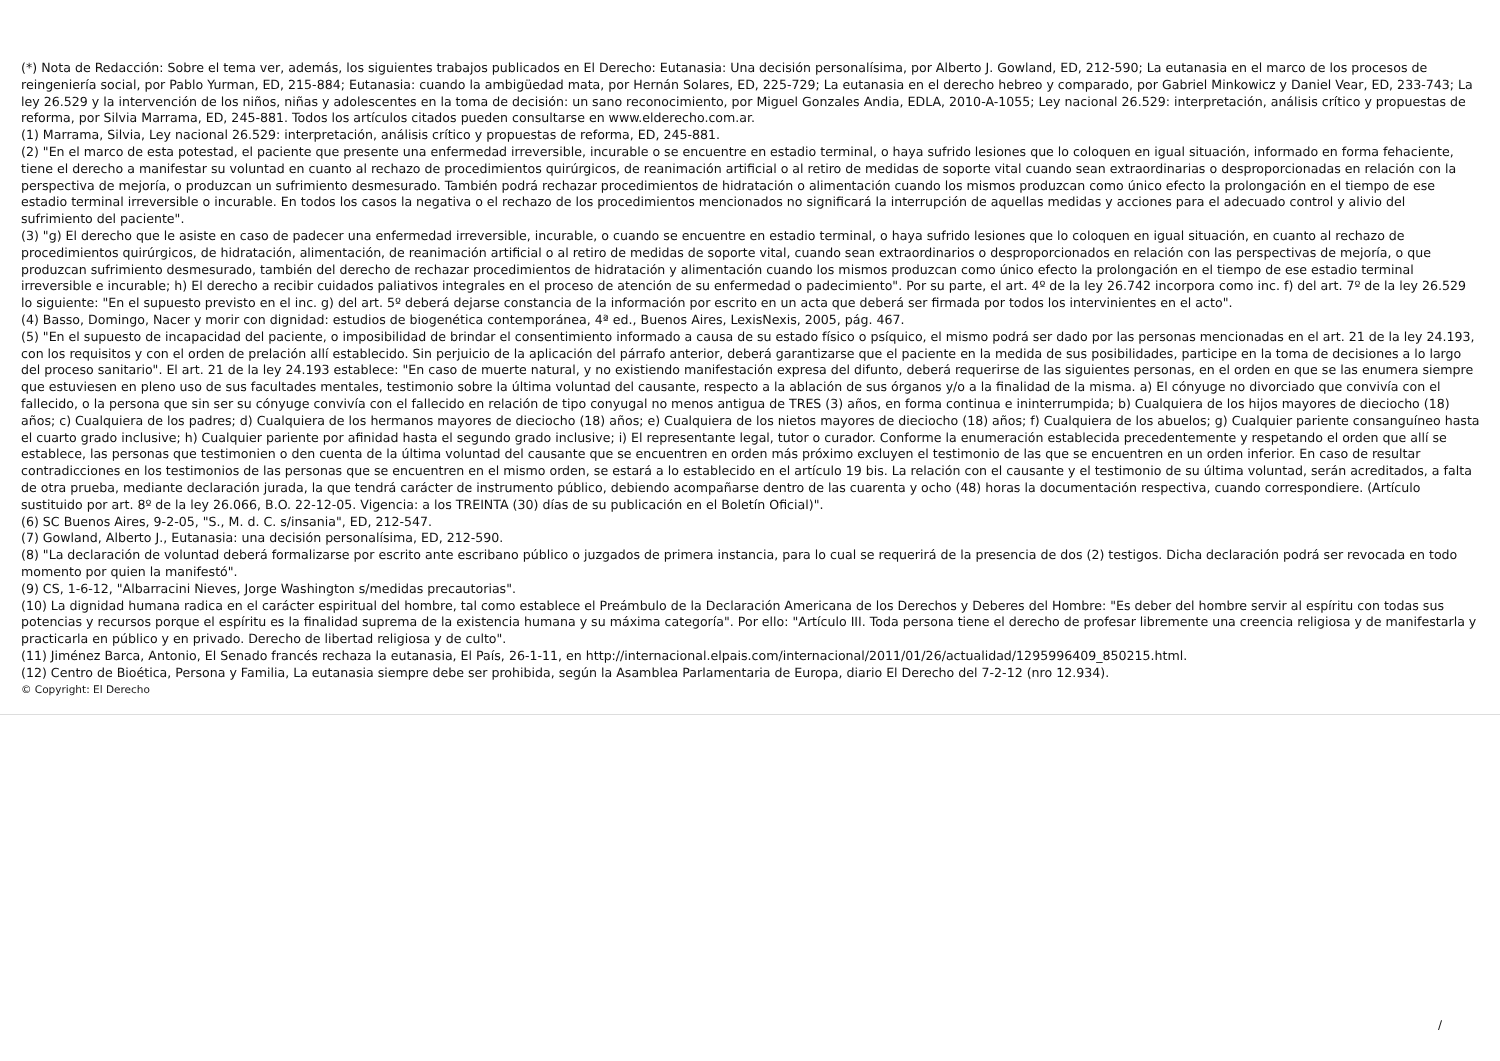(*) Nota de Redacción: Sobre el tema ver, además, los siguientes trabajos publicados en El Derecho: Eutanasia: Una decisión personalísima, por Alberto J. Gowland, ED, 212-590; La eutanasia en el marco de los procesos de reingeniería social, por Pablo Yurman, ED, 215-884; Eutanasia: cuando la ambigüedad mata, por Hernán Solares, ED, 225-729; La eutanasia en el derecho hebreo y comparado, por Gabriel Minkowicz y Daniel Vear, ED, 233-743; La ley 26.529 y la intervención de los niños, niñas y adolescentes en la toma de decisión: un sano reconocimiento, por Miguel Gonzales Andia, EDLA, 2010-A-1055; Ley nacional 26.529: interpretación, análisis crítico y propuestas de reforma, por Silvia Marrama, ED, 245-881. Todos los artículos citados pueden consultarse en www.elderecho.com.ar.
(1) Marrama, Silvia, Ley nacional 26.529: interpretación, análisis crítico y propuestas de reforma, ED, 245-881.
(2) "En el marco de esta potestad, el paciente que presente una enfermedad irreversible, incurable o se encuentre en estadio terminal, o haya sufrido lesiones que lo coloquen en igual situación, informado en forma fehaciente, tiene el derecho a manifestar su voluntad en cuanto al rechazo de procedimientos quirúrgicos, de reanimación artificial o al retiro de medidas de soporte vital cuando sean extraordinarias o desproporcionadas en relación con la perspectiva de mejoría, o produzcan un sufrimiento desmesurado. También podrá rechazar procedimientos de hidratación o alimentación cuando los mismos produzcan como único efecto la prolongación en el tiempo de ese estadio terminal irreversible o incurable. En todos los casos la negativa o el rechazo de los procedimientos mencionados no significará la interrupción de aquellas medidas y acciones para el adecuado control y alivio del sufrimiento del paciente".
(3) "g) El derecho que le asiste en caso de padecer una enfermedad irreversible, incurable, o cuando se encuentre en estadio terminal, o haya sufrido lesiones que lo coloquen en igual situación, en cuanto al rechazo de procedimientos quirúrgicos, de hidratación, alimentación, de reanimación artificial o al retiro de medidas de soporte vital, cuando sean extraordinarios o desproporcionados en relación con las perspectivas de mejoría, o que produzcan sufrimiento desmesurado, también del derecho de rechazar procedimientos de hidratación y alimentación cuando los mismos produzcan como único efecto la prolongación en el tiempo de ese estadio terminal irreversible e incurable; h) El derecho a recibir cuidados paliativos integrales en el proceso de atención de su enfermedad o padecimiento". Por su parte, el art. 4º de la ley 26.742 incorpora como inc. f) del art. 7º de la ley 26.529 lo siguiente: "En el supuesto previsto en el inc. g) del art. 5º deberá dejarse constancia de la información por escrito en un acta que deberá ser firmada por todos los intervinientes en el acto".
(4) Basso, Domingo, Nacer y morir con dignidad: estudios de biogenética contemporánea, 4ª ed., Buenos Aires, LexisNexis, 2005, pág. 467.
(5) "En el supuesto de incapacidad del paciente, o imposibilidad de brindar el consentimiento informado a causa de su estado físico o psíquico, el mismo podrá ser dado por las personas mencionadas en el art. 21 de la ley 24.193, con los requisitos y con el orden de prelación allí establecido. Sin perjuicio de la aplicación del párrafo anterior, deberá garantizarse que el paciente en la medida de sus posibilidades, participe en la toma de decisiones a lo largo del proceso sanitario". El art. 21 de la ley 24.193 establece: "En caso de muerte natural, y no existiendo manifestación expresa del difunto, deberá requerirse de las siguientes personas, en el orden en que se las enumera siempre que estuviesen en pleno uso de sus facultades mentales, testimonio sobre la última voluntad del causante, respecto a la ablación de sus órganos y/o a la finalidad de la misma. a) El cónyuge no divorciado que convivía con el fallecido, o la persona que sin ser su cónyuge convivía con el fallecido en relación de tipo conyugal no menos antigua de TRES (3) años, en forma continua e ininterrumpida; b) Cualquiera de los hijos mayores de dieciocho (18) años; c) Cualquiera de los padres; d) Cualquiera de los hermanos mayores de dieciocho (18) años; e) Cualquiera de los nietos mayores de dieciocho (18) años; f) Cualquiera de los abuelos; g) Cualquier pariente consanguíneo hasta el cuarto grado inclusive; h) Cualquier pariente por afinidad hasta el segundo grado inclusive; i) El representante legal, tutor o curador. Conforme la enumeración establecida precedentemente y respetando el orden que allí se establece, las personas que testimonien o den cuenta de la última voluntad del causante que se encuentren en orden más próximo excluyen el testimonio de las que se encuentren en un orden inferior. En caso de resultar contradicciones en los testimonios de las personas que se encuentren en el mismo orden, se estará a lo establecido en el artículo 19 bis. La relación con el causante y el testimonio de su última voluntad, serán acreditados, a falta de otra prueba, mediante declaración jurada, la que tendrá carácter de instrumento público, debiendo acompañarse dentro de las cuarenta y ocho (48) horas la documentación respectiva, cuando correspondiere. (Artículo sustituido por art. 8º de la ley 26.066, B.O. 22-12-05. Vigencia: a los TREINTA (30) días de su publicación en el Boletín Oficial)".
(6) SC Buenos Aires, 9-2-05, "S., M. d. C. s/insania", ED, 212-547.
(7) Gowland, Alberto J., Eutanasia: una decisión personalísima, ED, 212-590.
(8) "La declaración de voluntad deberá formalizarse por escrito ante escribano público o juzgados de primera instancia, para lo cual se requerirá de la presencia de dos (2) testigos. Dicha declaración podrá ser revocada en todo momento por quien la manifestó".
(9) CS, 1-6-12, "Albarracini Nieves, Jorge Washington s/medidas precautorias".
(10) La dignidad humana radica en el carácter espiritual del hombre, tal como establece el Preámbulo de la Declaración Americana de los Derechos y Deberes del Hombre: "Es deber del hombre servir al espíritu con todas sus potencias y recursos porque el espíritu es la finalidad suprema de la existencia humana y su máxima categoría". Por ello: "Artículo III. Toda persona tiene el derecho de profesar libremente una creencia religiosa y de manifestarla y practicarla en público y en privado. Derecho de libertad religiosa y de culto".
(11) Jiménez Barca, Antonio, El Senado francés rechaza la eutanasia, El País, 26-1-11, en http://internacional.elpais.com/internacional/2011/01/26/actualidad/1295996409_850215.html.
(12) Centro de Bioética, Persona y Familia, La eutanasia siempre debe ser prohibida, según la Asamblea Parlamentaria de Europa, diario El Derecho del 7-2-12 (nro 12.934).
© Copyright: El Derecho
/